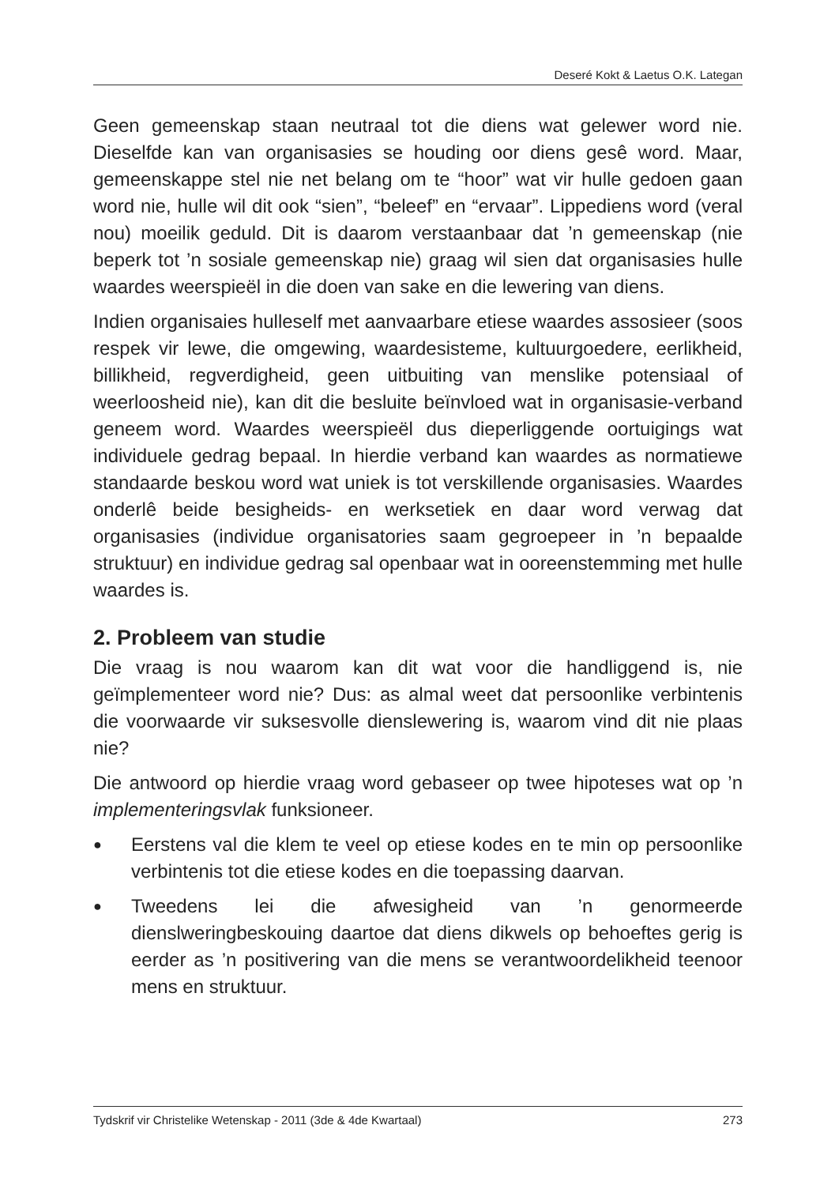Deseré Kokt & Laetus O.K. Lategan
Geen gemeenskap staan neutraal tot die diens wat gelewer word nie. Dieselfde kan van organisasies se houding oor diens gesê word. Maar, gemeenskappe stel nie net belang om te “hoor” wat vir hulle gedoen gaan word nie, hulle wil dit ook “sien”, “beleef” en “ervaar”. Lippediens word (veral nou) moeilik geduld. Dit is daarom verstaanbaar dat ’n gemeenskap (nie beperk tot ’n sosiale gemeenskap nie) graag wil sien dat organisasies hulle waardes weerspieël in die doen van sake en die lewering van diens.
Indien organisaies hulleself met aanvaarbare etiese waardes assosieer (soos respek vir lewe, die omgewing, waardesisteme, kultuurgoedere, eerlikheid, billikheid, regverdigheid, geen uitbuiting van menslike potensiaal of weerloosheid nie), kan dit die besluite beïnvloed wat in organisasie-verband geneem word. Waardes weerspieël dus dieperliggende oortuigings wat individuele gedrag bepaal. In hierdie verband kan waardes as normatiewe standaarde beskou word wat uniek is tot verskillende organisasies. Waardes onderlê beide besigheids- en werksetiek en daar word verwag dat organisasies (individue organisatories saam gegroepeer in ’n bepaalde struktuur) en individue gedrag sal openbaar wat in ooreenstemming met hulle waardes is.
2. Probleem van studie
Die vraag is nou waarom kan dit wat voor die handliggend is, nie geïmplementeer word nie? Dus: as almal weet dat persoonlike verbintenis die voorwaarde vir suksesvolle dienslewering is, waarom vind dit nie plaas nie?
Die antwoord op hierdie vraag word gebaseer op twee hipoteses wat op ’n implementeringsvlak funksioneer.
● Eerstens val die klem te veel op etiese kodes en te min op persoonlike verbintenis tot die etiese kodes en die toepassing daarvan.
● Tweedens lei die afwesigheid van ’n genormeerde dienslweringbeskouing daartoe dat diens dikwels op behoeftes gerig is eerder as ’n positivering van die mens se verantwoordelikheid teenoor mens en struktuur.
Tydskrif vir Christelike Wetenskap - 2011 (3de & 4de Kwartaal) 273